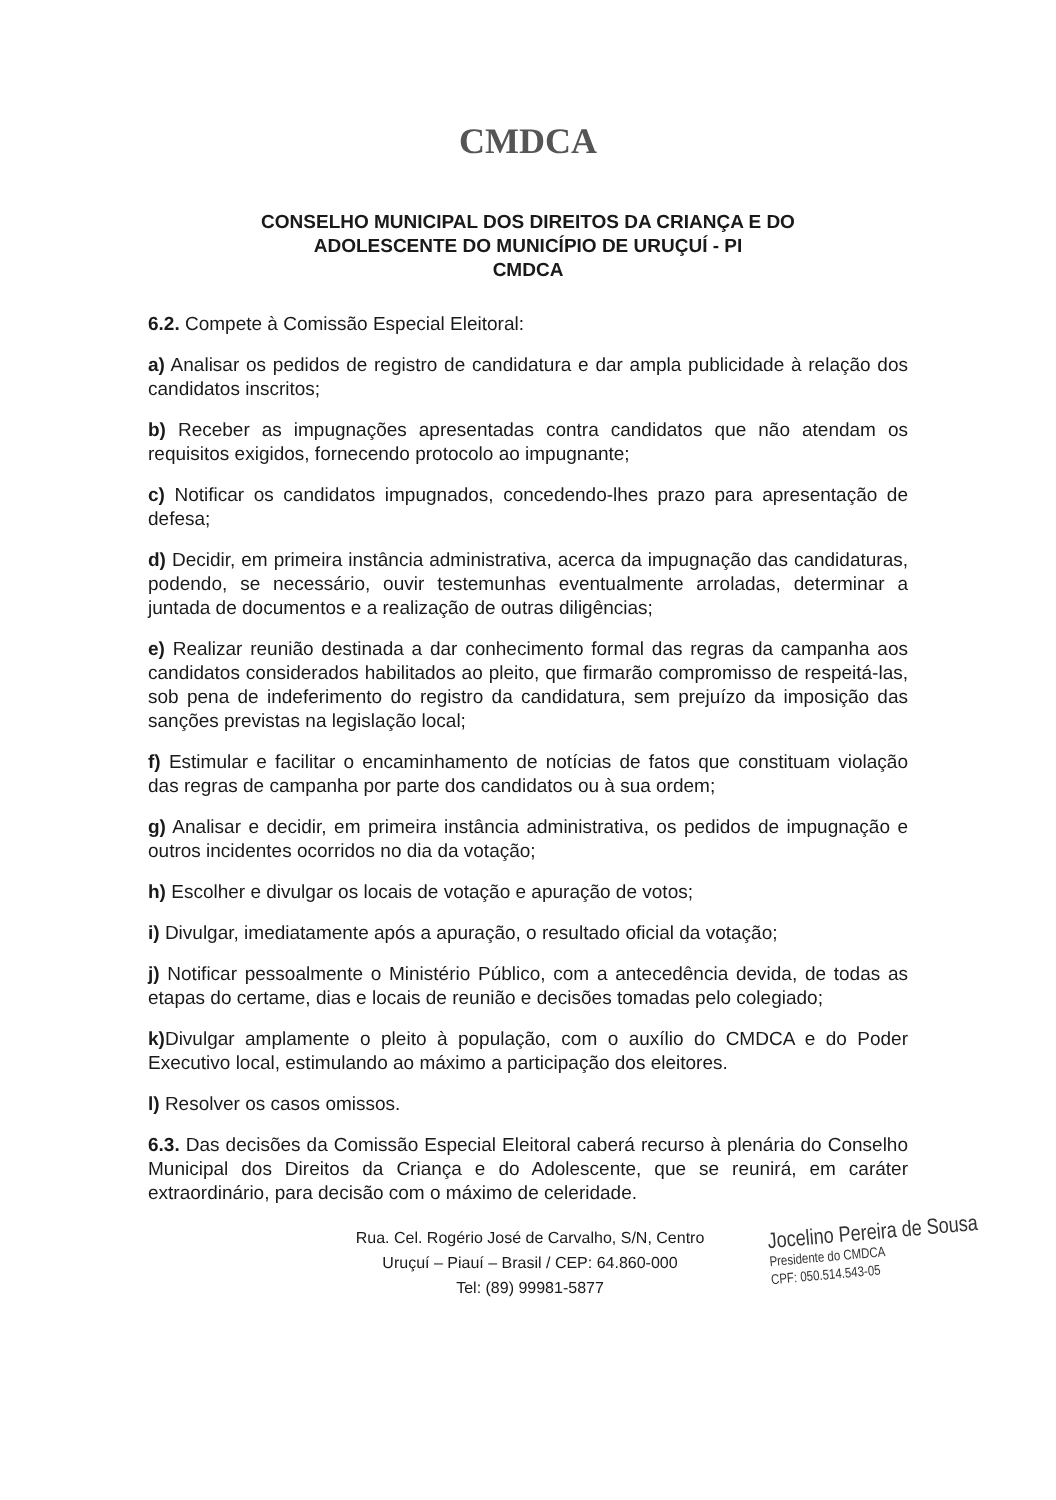CMDCA
CONSELHO MUNICIPAL DOS DIREITOS DA CRIANÇA E DO
ADOLESCENTE DO MUNICÍPIO DE URUÇUÍ - PI
CMDCA
6.2. Compete à Comissão Especial Eleitoral:
a) Analisar os pedidos de registro de candidatura e dar ampla publicidade à relação dos candidatos inscritos;
b) Receber as impugnações apresentadas contra candidatos que não atendam os requisitos exigidos, fornecendo protocolo ao impugnante;
c) Notificar os candidatos impugnados, concedendo-lhes prazo para apresentação de defesa;
d) Decidir, em primeira instância administrativa, acerca da impugnação das candidaturas, podendo, se necessário, ouvir testemunhas eventualmente arroladas, determinar a juntada de documentos e a realização de outras diligências;
e) Realizar reunião destinada a dar conhecimento formal das regras da campanha aos candidatos considerados habilitados ao pleito, que firmarão compromisso de respeitá-las, sob pena de indeferimento do registro da candidatura, sem prejuízo da imposição das sanções previstas na legislação local;
f) Estimular e facilitar o encaminhamento de notícias de fatos que constituam violação das regras de campanha por parte dos candidatos ou à sua ordem;
g) Analisar e decidir, em primeira instância administrativa, os pedidos de impugnação e outros incidentes ocorridos no dia da votação;
h) Escolher e divulgar os locais de votação e apuração de votos;
i) Divulgar, imediatamente após a apuração, o resultado oficial da votação;
j) Notificar pessoalmente o Ministério Público, com a antecedência devida, de todas as etapas do certame, dias e locais de reunião e decisões tomadas pelo colegiado;
k) Divulgar amplamente o pleito à população, com o auxílio do CMDCA e do Poder Executivo local, estimulando ao máximo a participação dos eleitores.
l) Resolver os casos omissos.
6.3. Das decisões da Comissão Especial Eleitoral caberá recurso à plenária do Conselho Municipal dos Direitos da Criança e do Adolescente, que se reunirá, em caráter extraordinário, para decisão com o máximo de celeridade.
Rua. Cel. Rogério José de Carvalho, S/N, Centro
Uruçuí – Piauí – Brasil / CEP: 64.860-000
Tel: (89) 99981-5877
Jocelino Pereira de Sousa
Presidente do CMDCA
CPF: 050.514.543-05